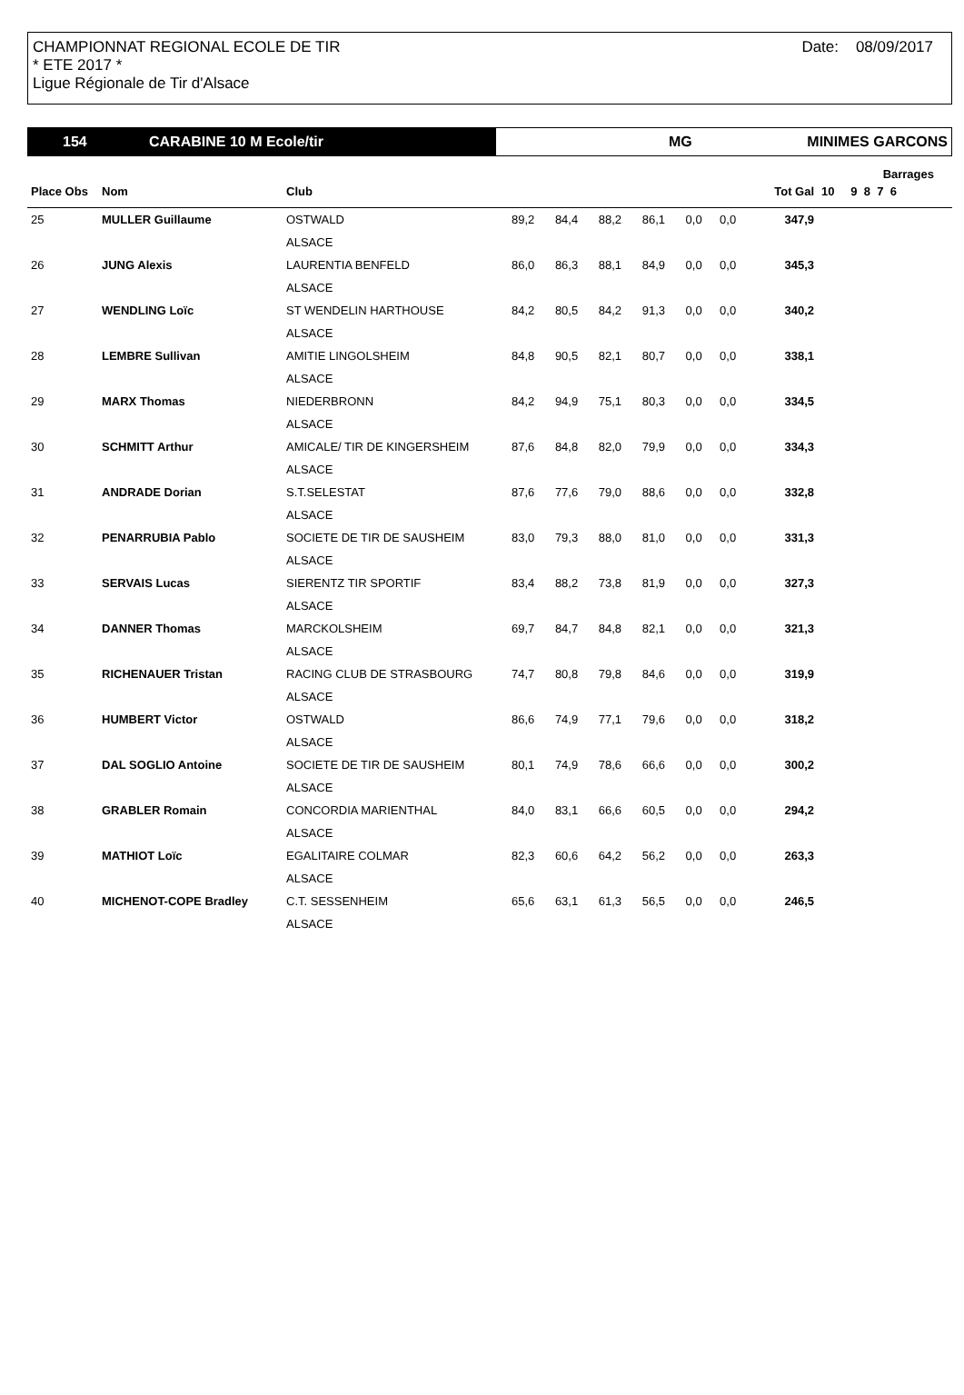CHAMPIONNAT REGIONAL ECOLE DE TIR
* ETE 2017 *
Ligue Régionale de Tir d'Alsace
Date: 08/09/2017
154 CARABINE 10 M Ecole/tir MG MINIMES GARCONS
| | | | | | | | | | | | Barrages |
| --- | --- | --- | --- | --- | --- | --- | --- | --- | --- | --- | --- |
| Place Obs | Nom | Club | | | | | | | Tot Gal | 10 | 9 8 7 6 |
| 25 | MULLER Guillaume | OSTWALD | 89,2 | 84,4 | 88,2 | 86,1 | 0,0 | 0,0 | 347,9 | | |
| | | ALSACE | | | | | | | | | |
| 26 | JUNG Alexis | LAURENTIA BENFELD | 86,0 | 86,3 | 88,1 | 84,9 | 0,0 | 0,0 | 345,3 | | |
| | | ALSACE | | | | | | | | | |
| 27 | WENDLING Loïc | ST WENDELIN HARTHOUSE | 84,2 | 80,5 | 84,2 | 91,3 | 0,0 | 0,0 | 340,2 | | |
| | | ALSACE | | | | | | | | | |
| 28 | LEMBRE Sullivan | AMITIE LINGOLSHEIM | 84,8 | 90,5 | 82,1 | 80,7 | 0,0 | 0,0 | 338,1 | | |
| | | ALSACE | | | | | | | | | |
| 29 | MARX Thomas | NIEDERBRONN | 84,2 | 94,9 | 75,1 | 80,3 | 0,0 | 0,0 | 334,5 | | |
| | | ALSACE | | | | | | | | | |
| 30 | SCHMITT Arthur | AMICALE/ TIR DE KINGERSHEIM | 87,6 | 84,8 | 82,0 | 79,9 | 0,0 | 0,0 | 334,3 | | |
| | | ALSACE | | | | | | | | | |
| 31 | ANDRADE Dorian | S.T.SELESTAT | 87,6 | 77,6 | 79,0 | 88,6 | 0,0 | 0,0 | 332,8 | | |
| | | ALSACE | | | | | | | | | |
| 32 | PENARRUBIA Pablo | SOCIETE DE TIR DE SAUSHEIM | 83,0 | 79,3 | 88,0 | 81,0 | 0,0 | 0,0 | 331,3 | | |
| | | ALSACE | | | | | | | | | |
| 33 | SERVAIS Lucas | SIERENTZ TIR SPORTIF | 83,4 | 88,2 | 73,8 | 81,9 | 0,0 | 0,0 | 327,3 | | |
| | | ALSACE | | | | | | | | | |
| 34 | DANNER Thomas | MARCKOLSHEIM | 69,7 | 84,7 | 84,8 | 82,1 | 0,0 | 0,0 | 321,3 | | |
| | | ALSACE | | | | | | | | | |
| 35 | RICHENAUER Tristan | RACING CLUB DE STRASBOURG | 74,7 | 80,8 | 79,8 | 84,6 | 0,0 | 0,0 | 319,9 | | |
| | | ALSACE | | | | | | | | | |
| 36 | HUMBERT Victor | OSTWALD | 86,6 | 74,9 | 77,1 | 79,6 | 0,0 | 0,0 | 318,2 | | |
| | | ALSACE | | | | | | | | | |
| 37 | DAL SOGLIO Antoine | SOCIETE DE TIR DE SAUSHEIM | 80,1 | 74,9 | 78,6 | 66,6 | 0,0 | 0,0 | 300,2 | | |
| | | ALSACE | | | | | | | | | |
| 38 | GRABLER Romain | CONCORDIA MARIENTHAL | 84,0 | 83,1 | 66,6 | 60,5 | 0,0 | 0,0 | 294,2 | | |
| | | ALSACE | | | | | | | | | |
| 39 | MATHIOT Loïc | EGALITAIRE COLMAR | 82,3 | 60,6 | 64,2 | 56,2 | 0,0 | 0,0 | 263,3 | | |
| | | ALSACE | | | | | | | | | |
| 40 | MICHENOT-COPE Bradley | C.T. SESSENHEIM | 65,6 | 63,1 | 61,3 | 56,5 | 0,0 | 0,0 | 246,5 | | |
| | | ALSACE | | | | | | | | | |